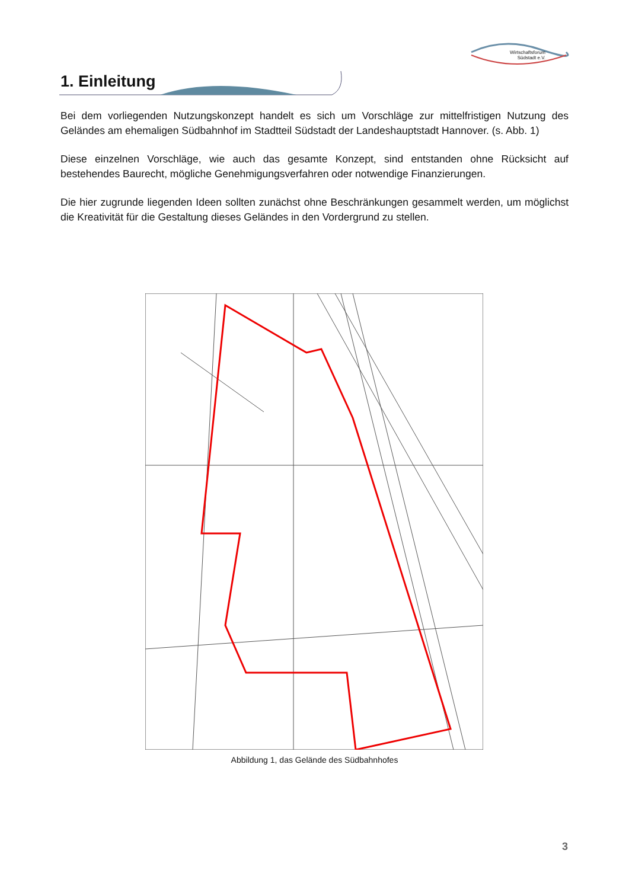Wirtschaftsforum
Südstadt e.V.
1. Einleitung
Bei dem vorliegenden Nutzungskonzept handelt es sich um Vorschläge zur mittelfristigen Nutzung des Geländes am ehemaligen Südbahnhof im Stadtteil Südstadt der Landeshauptstadt Hannover. (s. Abb. 1)
Diese einzelnen Vorschläge, wie auch das gesamte Konzept, sind entstanden ohne Rücksicht auf bestehendes Baurecht, mögliche Genehmigungsverfahren oder notwendige Finanzierungen.
Die hier zugrunde liegenden Ideen sollten zunächst ohne Beschränkungen gesammelt werden, um möglichst die Kreativität für die Gestaltung dieses Geländes in den Vordergrund zu stellen.
Abbildung 1, das Gelände des Südbahnhofes
3